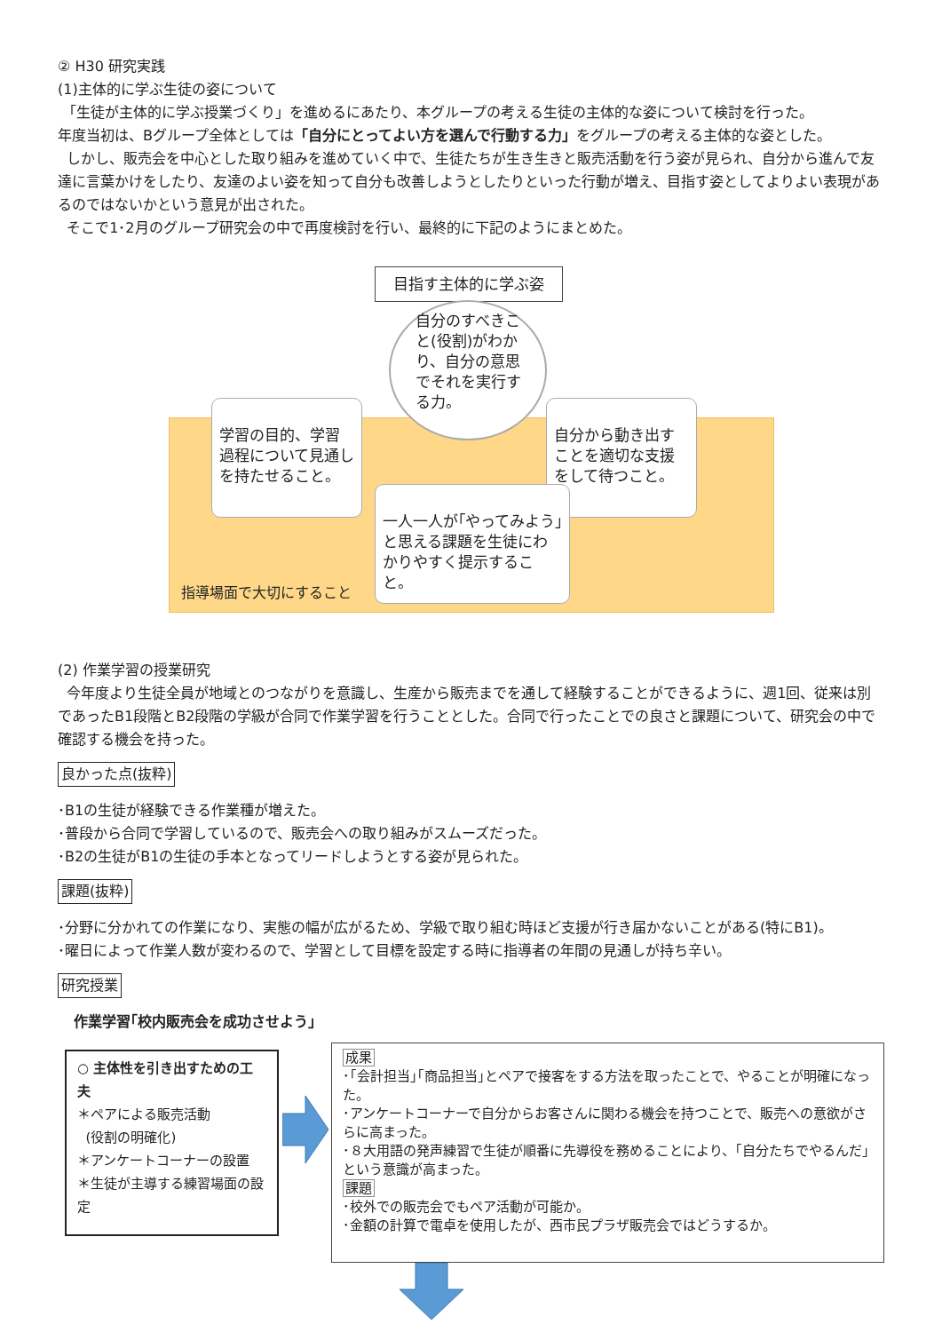② H30 研究実践
(1)主体的に学ぶ生徒の姿について
「生徒が主体的に学ぶ授業づくり」を進めるにあたり、本グループの考える生徒の主体的な姿について検討を行った。
年度当初は、Bグループ全体としては「自分にとってよい方を選んで行動する力」をグループの考える主体的な姿とした。
しかし、販売会を中心とした取り組みを進めていく中で、生徒たちが生き生きと販売活動を行う姿が見られ、自分から進んで友達に言葉かけをしたり、友達のよい姿を知って自分も改善しようとしたりといった行動が増え、目指す姿としてよりよい表現があるのではないかという意見が出された。
そこで1･2月のグループ研究会の中で再度検討を行い、最終的に下記のようにまとめた。
目指す主体的に学ぶ姿
自分のすべきこと(役割)がわかり、自分の意思でそれを実行する力。
学習の目的、学習過程について見通しを持たせること。
自分から動き出すことを適切な支援をして待つこと。
一人一人が｢やってみよう｣と思える課題を生徒にわかりやすく提示すること。
指導場面で大切にすること
(2) 作業学習の授業研究
今年度より生徒全員が地域とのつながりを意識し、生産から販売までを通して経験することができるように、週1回、従来は別であったB1段階とB2段階の学級が合同で作業学習を行うこととした。合同で行ったことでの良さと課題について、研究会の中で確認する機会を持った。
良かった点(抜粋)
･B1の生徒が経験できる作業種が増えた。
･普段から合同で学習しているので、販売会への取り組みがスムーズだった。
･B2の生徒がB1の生徒の手本となってリードしようとする姿が見られた。
課題(抜粋)
･分野に分かれての作業になり、実態の幅が広がるため、学級で取り組む時ほど支援が行き届かないことがある(特にB1)。
･曜日によって作業人数が変わるので、学習として目標を設定する時に指導者の年間の見通しが持ち辛い。
研究授業
作業学習｢校内販売会を成功させよう｣
○ 主体性を引き出すための工夫
＊ペアによる販売活動
(役割の明確化)
＊アンケートコーナーの設置
＊生徒が主導する練習場面の設定
成果
･｢会計担当｣｢商品担当｣とペアで接客をする方法を取ったことで、やることが明確になった。
･アンケートコーナーで自分からお客さんに関わる機会を持つことで、販売への意欲がさらに高まった。
･８大用語の発声練習で生徒が順番に先導役を務めることにより、｢自分たちでやるんだ｣という意識が高まった。
課題
･校外での販売会でもペア活動が可能か。
･金額の計算で電卓を使用したが、西市民プラザ販売会ではどうするか。